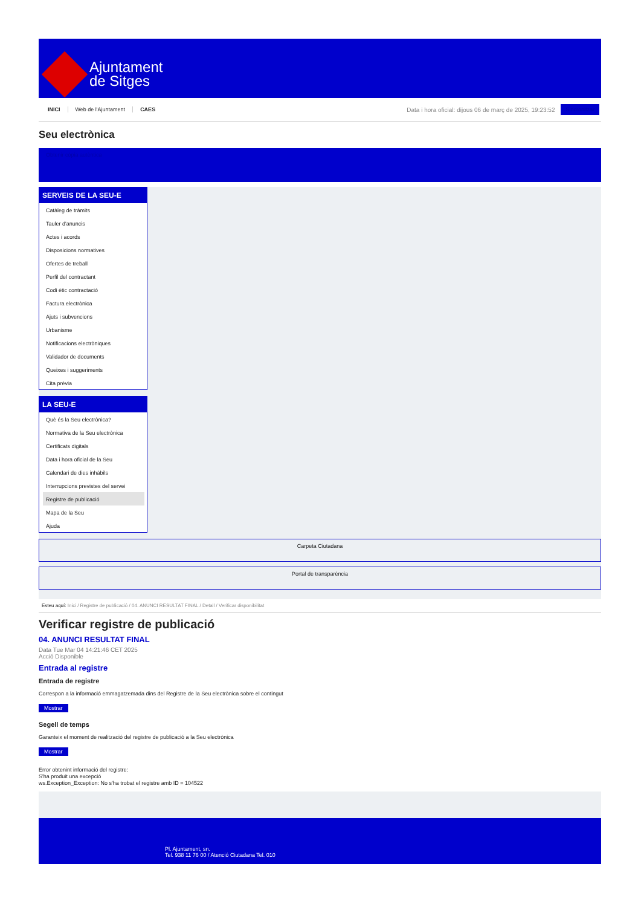Ajuntament
de Sitges
INICI Web de l'Ajuntament CAES
Data i hora oficial: dijous 06 de març de 2025, 19:23:52
Sincronitzar
Seu electrònica
Obtenir còpia autèntica
SERVEIS DE LA SEU-E
Catàleg de tràmits
Tauler d'anuncis
Actes i acords
Disposicions normatives
Ofertes de treball
Perfil del contractant
Codi ètic contractació
Factura electrònica
Ajuts i subvencions
Urbanisme
Notificacions electròniques
Validador de documents
Queixes i suggeriments
Cita prèvia
LA SEU-E
Què és la Seu electrònica?
Normativa de la Seu electrònica
Certificats digitals
Data i hora oficial de la Seu
Calendari de dies inhàbils
Interrupcions previstes del servei
Registre de publicació
Mapa de la Seu
Ajuda
Carpeta Ciutadana
Portal de transparència
Esteu aquí: Inici / Registre de publicació / 04. ANUNCI RESULTAT FINAL / Detall / Verificar disponibilitat
Verificar registre de publicació
04. ANUNCI RESULTAT FINAL
Data Tue Mar 04 14:21:46 CET 2025
Acció Disponible
Entrada al registre
Entrada de registre
Correspon a la informació emmagatzemada dins del Registre de la Seu electrònica sobre el contingut
Mostrar
Segell de temps
Garanteix el moment de realització del registre de publicació a la Seu electrònica
Mostrar
Error obtenint informació del registre:
S'ha produit una excepció
ws.Exception_Exception: No s'ha trobat el registre amb ID = 104522
Pl. Ajuntament, sn.
Tel. 938 11 76 00 / Atenció Ciutadana Tel. 010